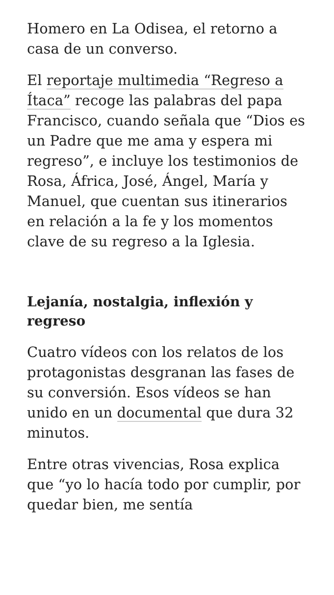Homero en La Odisea, el retorno a casa de un converso.
El reportaje multimedia “Regreso a Ítaca” recoge las palabras del papa Francisco, cuando señala que “Dios es un Padre que me ama y espera mi regreso”, e incluye los testimonios de Rosa, África, José, Ángel, María y Manuel, que cuentan sus itinerarios en relación a la fe y los momentos clave de su regreso a la Iglesia.
Lejanía, nostalgia, inflexión y regreso
Cuatro vídeos con los relatos de los protagonistas desgranan las fases de su conversión. Esos vídeos se han unido en un documental que dura 32 minutos.
Entre otras vivencias, Rosa explica que “yo lo hacía todo por cumplir, por quedar bien, me sentía